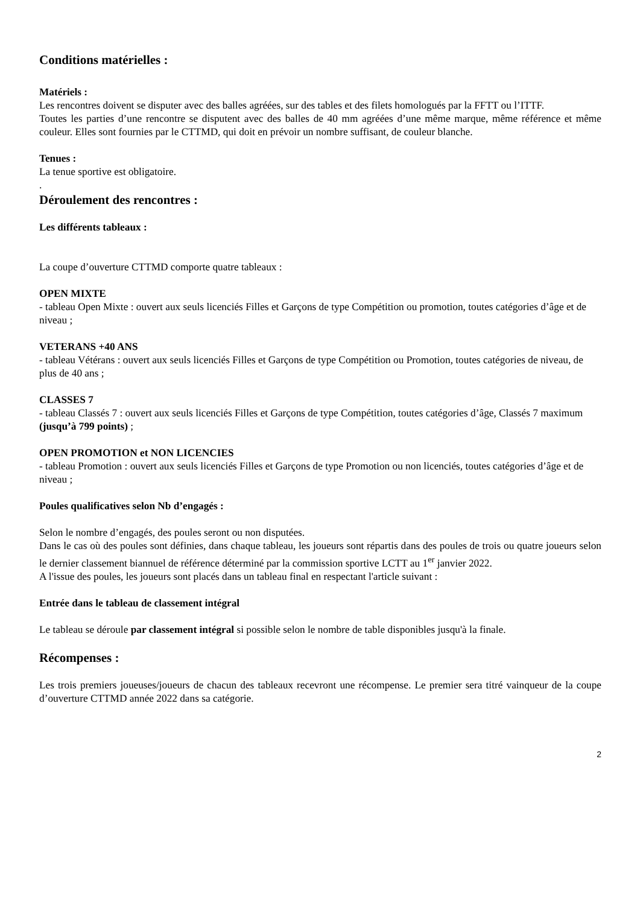Conditions matérielles :
Matériels :
Les rencontres doivent se disputer avec des balles agréées, sur des tables et des filets homologués par la FFTT ou l’ITTF.
Toutes les parties d’une rencontre se disputent avec des balles de 40 mm agréées d’une même marque, même référence et même couleur. Elles sont fournies par le CTTMD, qui doit en prévoir un nombre suffisant, de couleur blanche.
Tenues :
La tenue sportive est obligatoire.
.
Déroulement des rencontres :
Les différents tableaux :
La coupe d’ouverture CTTMD comporte quatre tableaux :
OPEN MIXTE
- tableau Open Mixte : ouvert aux seuls licenciés Filles et Garçons de type Compétition ou promotion, toutes catégories d’âge et de niveau ;
VETERANS +40 ANS
- tableau Vétérans : ouvert aux seuls licenciés Filles et Garçons de type Compétition ou Promotion, toutes catégories de niveau, de plus de 40 ans ;
CLASSES 7
- tableau Classés 7 : ouvert aux seuls licenciés Filles et Garçons de type Compétition, toutes catégories d’âge, Classés 7 maximum (jusqu’à 799 points) ;
OPEN PROMOTION et NON LICENCIES
- tableau Promotion : ouvert aux seuls licenciés Filles et Garçons de type Promotion ou non licenciés, toutes catégories d’âge et de niveau ;
Poules qualificatives selon Nb d’engagés :
Selon le nombre d’engagés, des poules seront ou non disputées.
Dans le cas où des poules sont définies, dans chaque tableau, les joueurs sont répartis dans des poules de trois ou quatre joueurs selon le dernier classement biannuel de référence déterminé par la commission sportive LCTT au 1<sup>er</sup> janvier 2022.
A l'issue des poules, les joueurs sont placés dans un tableau final en respectant l'article suivant :
Entrée dans le tableau de classement intégral
Le tableau se déroule par classement intégral si possible selon le nombre de table disponibles jusqu'à la finale.
Récompenses :
Les trois premiers joueuses/joueurs de chacun des tableaux recevront une récompense. Le premier sera titré vainqueur de la coupe d’ouverture CTTMD année 2022 dans sa catégorie.
2